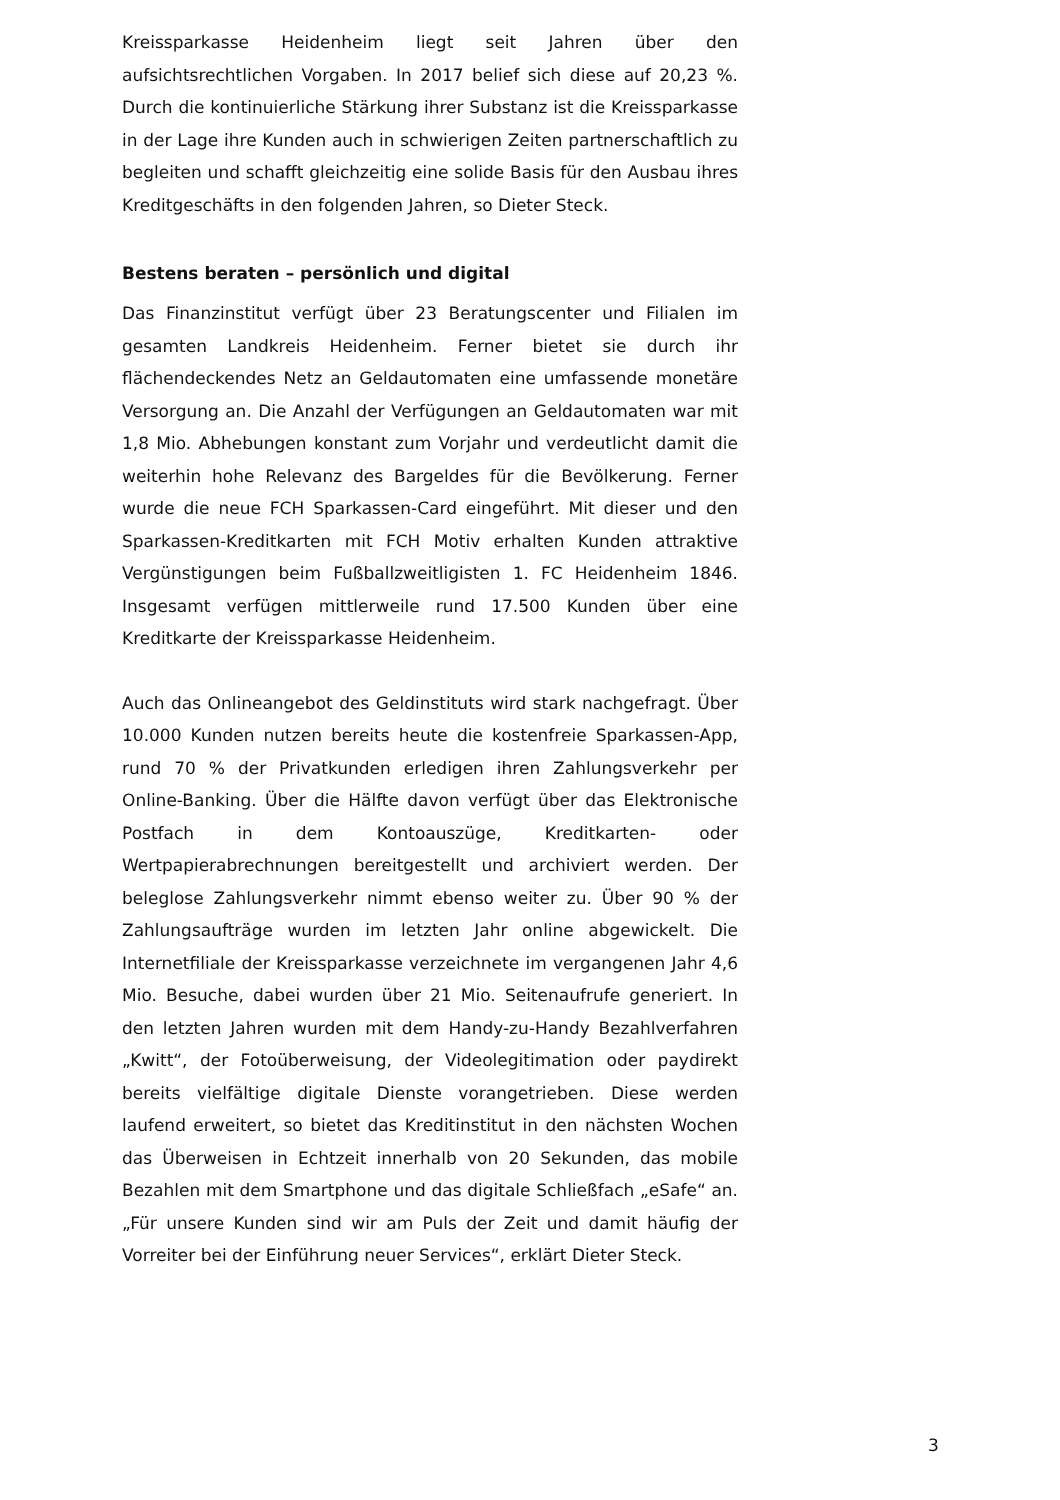Kreissparkasse Heidenheim liegt seit Jahren über den aufsichtsrechtlichen Vorgaben. In 2017 belief sich diese auf 20,23 %. Durch die kontinuierliche Stärkung ihrer Substanz ist die Kreissparkasse in der Lage ihre Kunden auch in schwierigen Zeiten partnerschaftlich zu begleiten und schafft gleichzeitig eine solide Basis für den Ausbau ihres Kreditgeschäfts in den folgenden Jahren, so Dieter Steck.
Bestens beraten – persönlich und digital
Das Finanzinstitut verfügt über 23 Beratungscenter und Filialen im gesamten Landkreis Heidenheim. Ferner bietet sie durch ihr flächendeckendes Netz an Geldautomaten eine umfassende monetäre Versorgung an. Die Anzahl der Verfügungen an Geldautomaten war mit 1,8 Mio. Abhebungen konstant zum Vorjahr und verdeutlicht damit die weiterhin hohe Relevanz des Bargeldes für die Bevölkerung. Ferner wurde die neue FCH Sparkassen-Card eingeführt. Mit dieser und den Sparkassen-Kreditkarten mit FCH Motiv erhalten Kunden attraktive Vergünstigungen beim Fußballzweitligisten 1. FC Heidenheim 1846. Insgesamt verfügen mittlerweile rund 17.500 Kunden über eine Kreditkarte der Kreissparkasse Heidenheim.
Auch das Onlineangebot des Geldinstituts wird stark nachgefragt. Über 10.000 Kunden nutzen bereits heute die kostenfreie Sparkassen-App, rund 70 % der Privatkunden erledigen ihren Zahlungsverkehr per Online-Banking. Über die Hälfte davon verfügt über das Elektronische Postfach in dem Kontoauszüge, Kreditkarten- oder Wertpapierabrechnungen bereitgestellt und archiviert werden. Der beleglose Zahlungsverkehr nimmt ebenso weiter zu. Über 90 % der Zahlungsaufträge wurden im letzten Jahr online abgewickelt. Die Internetfiliale der Kreissparkasse verzeichnete im vergangenen Jahr 4,6 Mio. Besuche, dabei wurden über 21 Mio. Seitenaufrufe generiert. In den letzten Jahren wurden mit dem Handy-zu-Handy Bezahlverfahren „Kwitt“, der Fotoüberweisung, der Videolegitimation oder paydirekt bereits vielfältige digitale Dienste vorangetrieben. Diese werden laufend erweitert, so bietet das Kreditinstitut in den nächsten Wochen das Überweisen in Echtzeit innerhalb von 20 Sekunden, das mobile Bezahlen mit dem Smartphone und das digitale Schließfach „eSafe“ an. „Für unsere Kunden sind wir am Puls der Zeit und damit häufig der Vorreiter bei der Einführung neuer Services“, erklärt Dieter Steck.
3